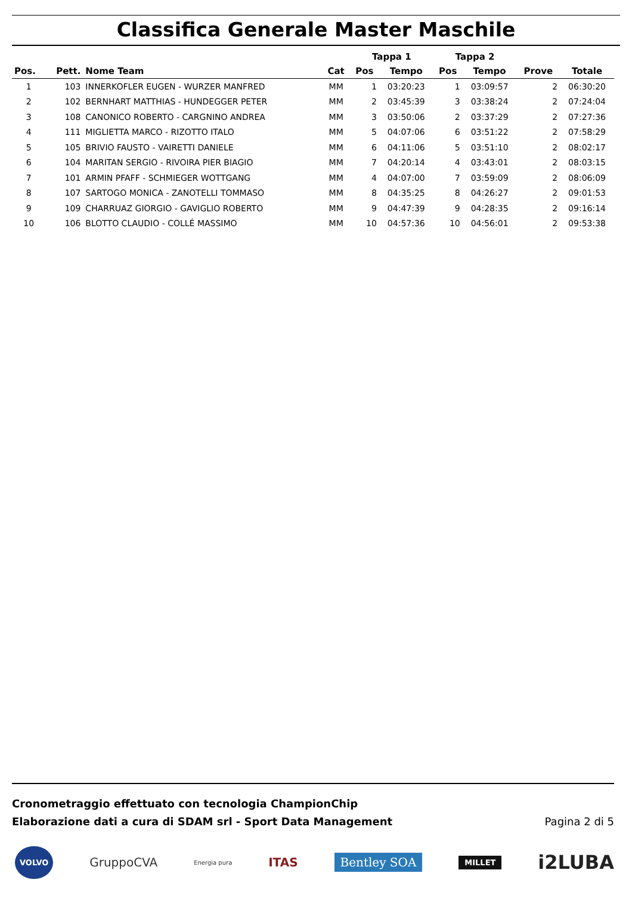Classifica Generale Master Maschile
| | | | | Tappa 1 | | Tappa 2 | | | |
| --- | --- | --- | --- | --- | --- | --- | --- | --- | --- |
| Pos. | Pett. | Nome Team | Cat | Pos | Tempo | Pos | Tempo | Prove | Totale |
| 1 | 103 | INNERKOFLER EUGEN - WURZER MANFRED | MM | 1 | 03:20:23 | 1 | 03:09:57 | 2 | 06:30:20 |
| 2 | 102 | BERNHART MATTHIAS - HUNDEGGER PETER | MM | 2 | 03:45:39 | 3 | 03:38:24 | 2 | 07:24:04 |
| 3 | 108 | CANONICO ROBERTO - CARGNINO ANDREA | MM | 3 | 03:50:06 | 2 | 03:37:29 | 2 | 07:27:36 |
| 4 | 111 | MIGLIETTA MARCO - RIZOTTO ITALO | MM | 5 | 04:07:06 | 6 | 03:51:22 | 2 | 07:58:29 |
| 5 | 105 | BRIVIO FAUSTO - VAIRETTI DANIELE | MM | 6 | 04:11:06 | 5 | 03:51:10 | 2 | 08:02:17 |
| 6 | 104 | MARITAN SERGIO - RIVOIRA PIER BIAGIO | MM | 7 | 04:20:14 | 4 | 03:43:01 | 2 | 08:03:15 |
| 7 | 101 | ARMIN PFAFF - SCHMIEGER WOTTGANG | MM | 4 | 04:07:00 | 7 | 03:59:09 | 2 | 08:06:09 |
| 8 | 107 | SARTOGO MONICA - ZANOTELLI TOMMASO | MM | 8 | 04:35:25 | 8 | 04:26:27 | 2 | 09:01:53 |
| 9 | 109 | CHARRUAZ GIORGIO - GAVIGLIO ROBERTO | MM | 9 | 04:47:39 | 9 | 04:28:35 | 2 | 09:16:14 |
| 10 | 106 | BLOTTO CLAUDIO - COLLÉ MASSIMO | MM | 10 | 04:57:36 | 10 | 04:56:01 | 2 | 09:53:38 |
Cronometraggio effettuato con tecnologia ChampionChip
Elaborazione dati a cura di SDAM srl - Sport Data Management
Pagina 2 di 5
VOLVO GruppoCVA Energia pura ITAS Bentley SOA MILLET i2LUBA